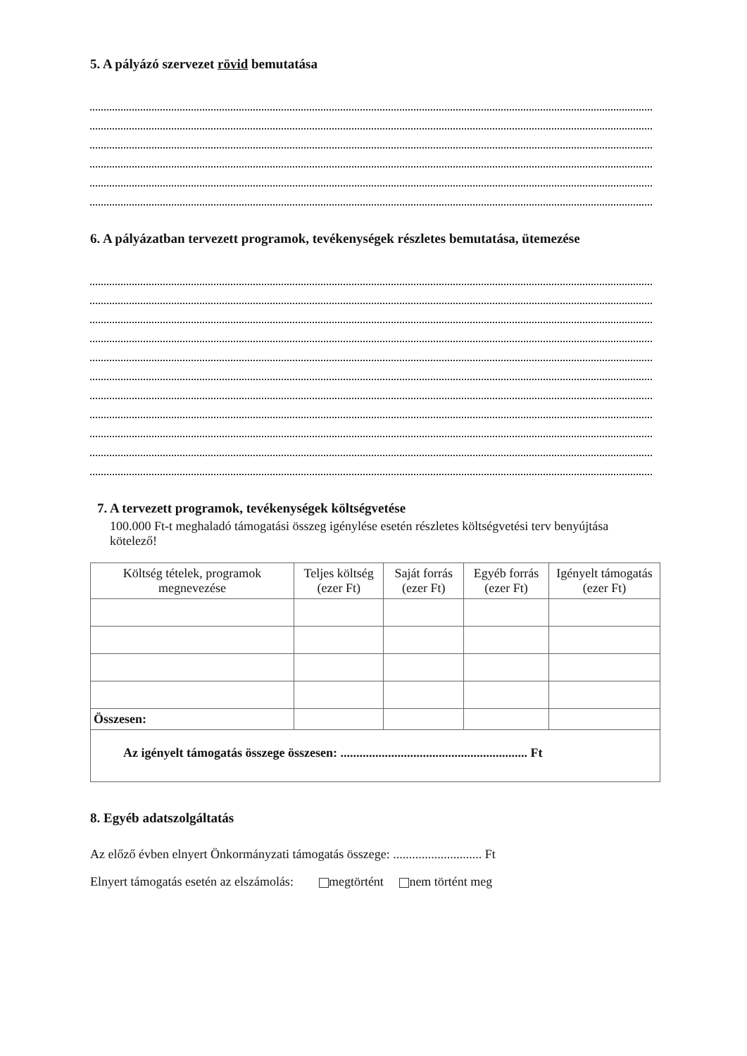5. A pályázó szervezet rövid bemutatása
6. A pályázatban tervezett programok, tevékenységek részletes bemutatása, ütemezése
7. A tervezett programok, tevékenységek költségvetése
100.000 Ft-t meghaladó támogatási összeg igénylése esetén részletes költségvetési terv benyújtása kötelező!
| Költség tételek, programok megnevezése | Teljes költség (ezer Ft) | Saját forrás (ezer Ft) | Egyéb forrás (ezer Ft) | Igényelt támogatás (ezer Ft) |
| --- | --- | --- | --- | --- |
| Összesen: | | | | |
Az igényelt támogatás összege összesen: ........................................................... Ft
8. Egyéb adatszolgáltatás
Az előző évben elnyert Önkormányzati támogatás összege: ............................ Ft
Elnyert támogatás esetén az elszámolás: megtörtént nem történt meg